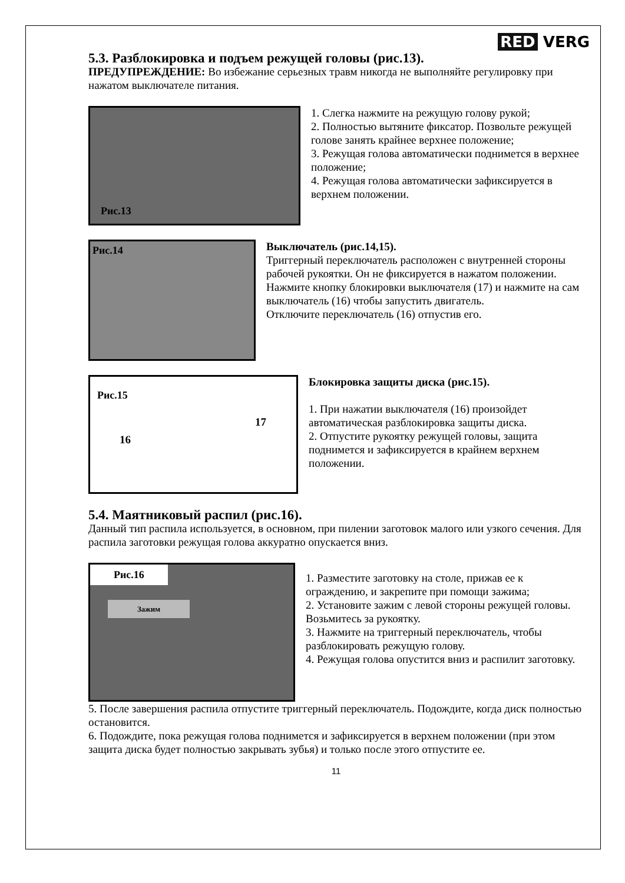RED VERG
5.3. Разблокировка и подъем режущей головы (рис.13).
ПРЕДУПРЕЖДЕНИЕ: Во избежание серьезных травм никогда не выполняйте регулировку при нажатом выключателе питания.
Рис.13
1. Слегка нажмите на режущую голову рукой;
2. Полностью вытяните фиксатор. Позвольте режущей голове занять крайнее верхнее положение;
3. Режущая голова автоматически поднимется в верхнее положение;
4. Режущая голова автоматически зафиксируется в верхнем положении.
Рис.14
Выключатель (рис.14,15).
Триггерный переключатель расположен с внутренней стороны рабочей рукоятки. Он не фиксируется в нажатом положении. Нажмите кнопку блокировки выключателя (17) и нажмите на сам выключатель (16) чтобы запустить двигатель.
Отключите переключатель (16) отпустив его.
Рис.15
16
17
Блокировка защиты диска (рис.15).
1. При нажатии выключателя (16) произойдет автоматическая разблокировка защиты диска.
2. Отпустите рукоятку режущей головы, защита поднимется и зафиксируется в крайнем верхнем положении.
5.4. Маятниковый распил (рис.16).
Данный тип распила используется, в основном, при пилении заготовок малого или узкого сечения. Для распила заготовки режущая голова аккуратно опускается вниз.
Рис.16
Зажим
1. Разместите заготовку на столе, прижав ее к ограждению, и закрепите при помощи зажима;
2. Установите зажим с левой стороны режущей головы. Возьмитесь за рукоятку.
3. Нажмите на триггерный переключатель, чтобы разблокировать режущую голову.
4. Режущая голова опустится вниз и распилит заготовку.
5. После завершения распила отпустите триггерный переключатель. Подождите, когда диск полностью остановится.
6. Подождите, пока режущая голова поднимется и зафиксируется в верхнем положении (при этом защита диска будет полностью закрывать зубья) и только после этого отпустите ее.
11